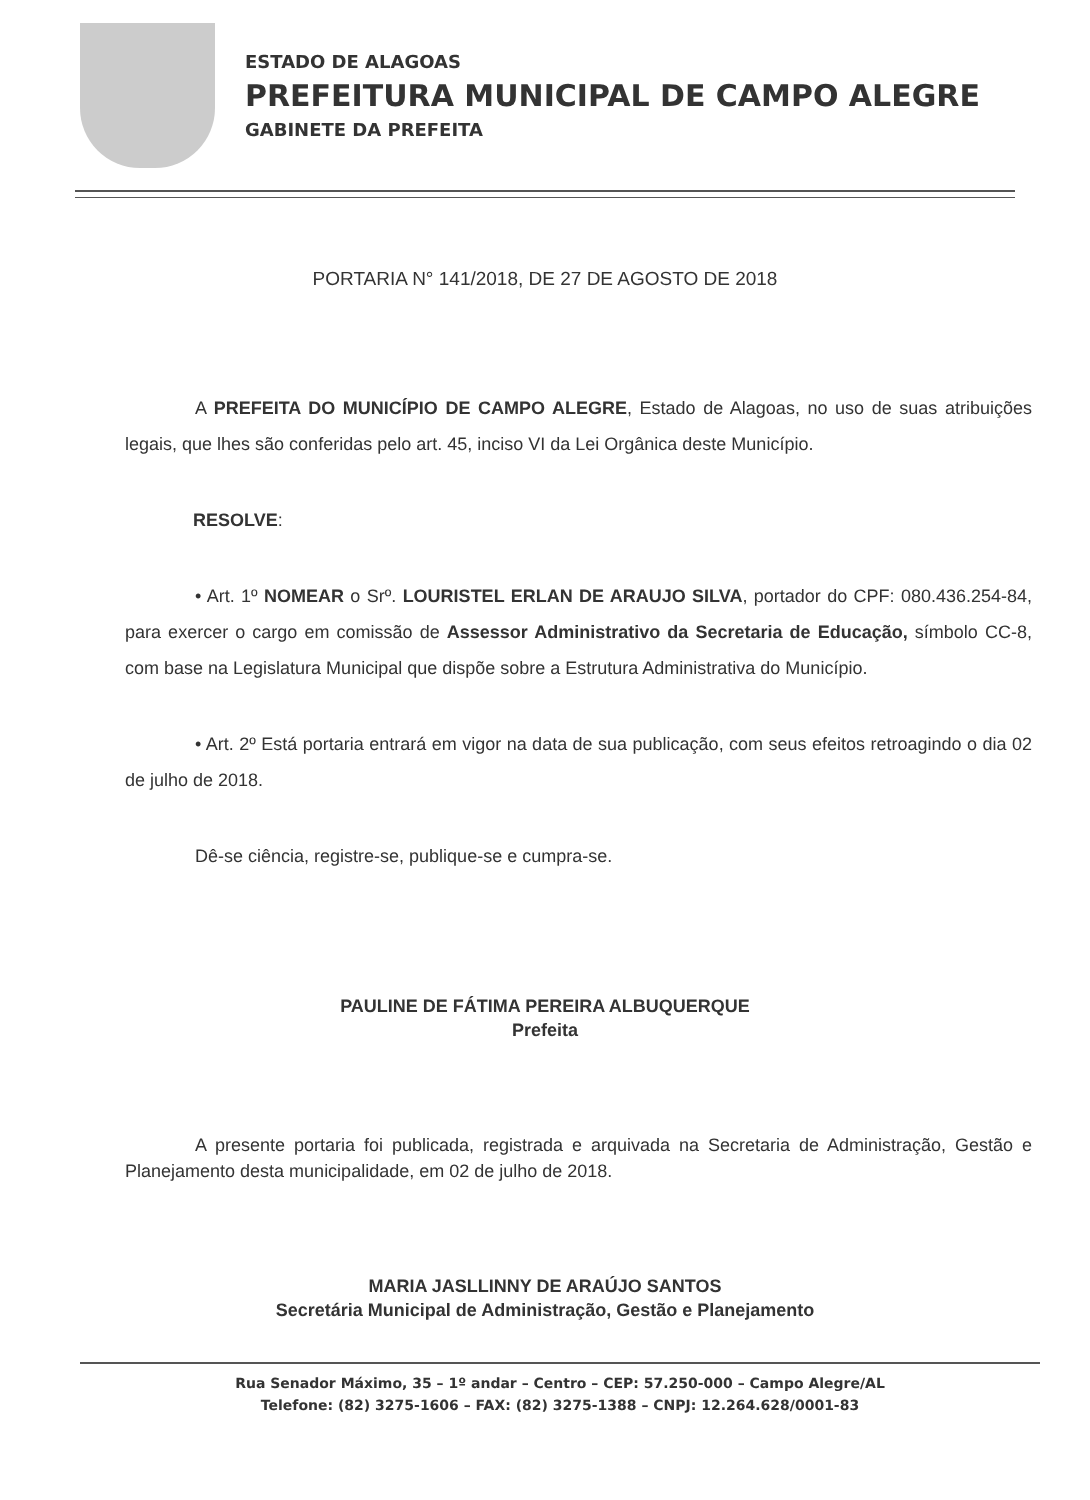ESTADO DE ALAGOAS
PREFEITURA MUNICIPAL DE CAMPO ALEGRE
GABINETE DA PREFEITA
PORTARIA N° 141/2018, DE 27 DE AGOSTO DE 2018
A PREFEITA DO MUNICÍPIO DE CAMPO ALEGRE, Estado de Alagoas, no uso de suas atribuições legais, que lhes são conferidas pelo art. 45, inciso VI da Lei Orgânica deste Município.
RESOLVE:
• Art. 1º NOMEAR o Srº. LOURISTEL ERLAN DE ARAUJO SILVA, portador do CPF: 080.436.254-84, para exercer o cargo em comissão de Assessor Administrativo da Secretaria de Educação, símbolo CC-8, com base na Legislatura Municipal que dispõe sobre a Estrutura Administrativa do Município.
• Art. 2º Está portaria entrará em vigor na data de sua publicação, com seus efeitos retroagindo o dia 02 de julho de 2018.
Dê-se ciência, registre-se, publique-se e cumpra-se.
PAULINE DE FÁTIMA PEREIRA ALBUQUERQUE
Prefeita
A presente portaria foi publicada, registrada e arquivada na Secretaria de Administração, Gestão e Planejamento desta municipalidade, em 02 de julho de 2018.
MARIA JASLLINNY DE ARAÚJO SANTOS
Secretária Municipal de Administração, Gestão e Planejamento
Rua Senador Máximo, 35 – 1º andar – Centro – CEP: 57.250-000 – Campo Alegre/AL
Telefone: (82) 3275-1606 – FAX: (82) 3275-1388 – CNPJ: 12.264.628/0001-83